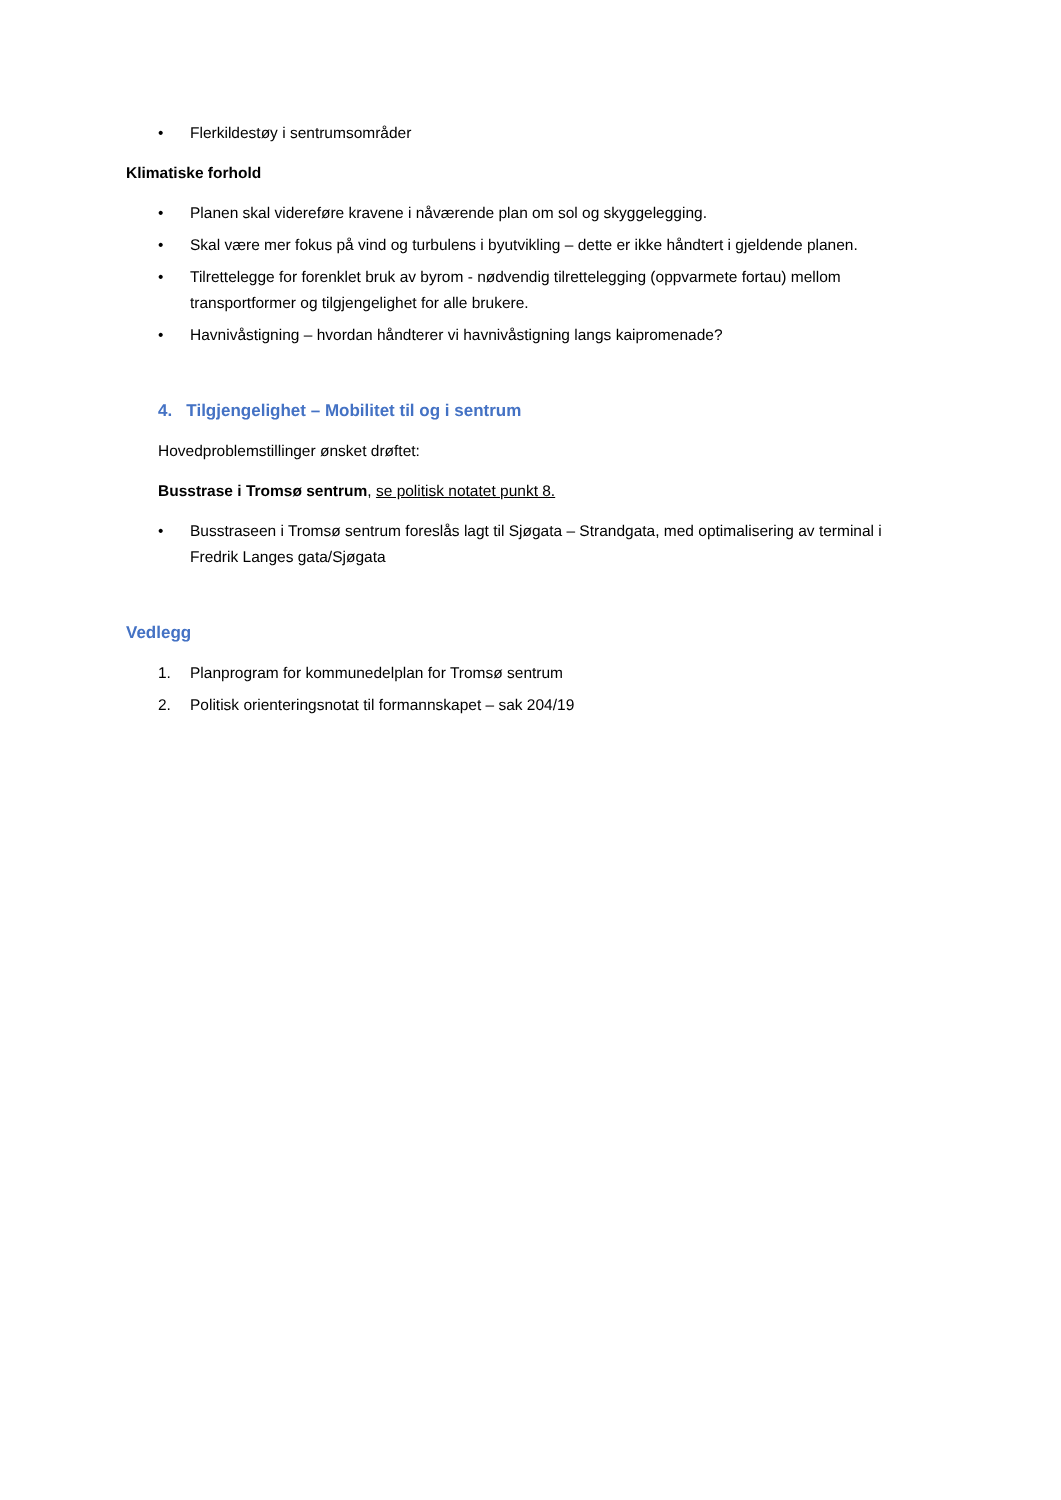• Flerkildestøy i sentrumsområder
Klimatiske forhold
• Planen skal videreføre kravene i nåværende plan om sol og skyggelegging.
• Skal være mer fokus på vind og turbulens i byutvikling – dette er ikke håndtert i gjeldende planen.
• Tilrettelegge for forenklet bruk av byrom - nødvendig tilrettelegging (oppvarmete fortau) mellom transportformer og tilgjengelighet for alle brukere.
• Havnivåstigning – hvordan håndterer vi havnivåstigning langs kaipromenade?
4. Tilgjengelighet – Mobilitet til og i sentrum
Hovedproblemstillinger ønsket drøftet:
Busstrase i Tromsø sentrum, se politisk notatet punkt 8.
• Busstraseen i Tromsø sentrum foreslås lagt til Sjøgata – Strandgata, med optimalisering av terminal i Fredrik Langes gata/Sjøgata
Vedlegg
1. Planprogram for kommunedelplan for Tromsø sentrum
2. Politisk orienteringsnotat til formannskapet – sak 204/19